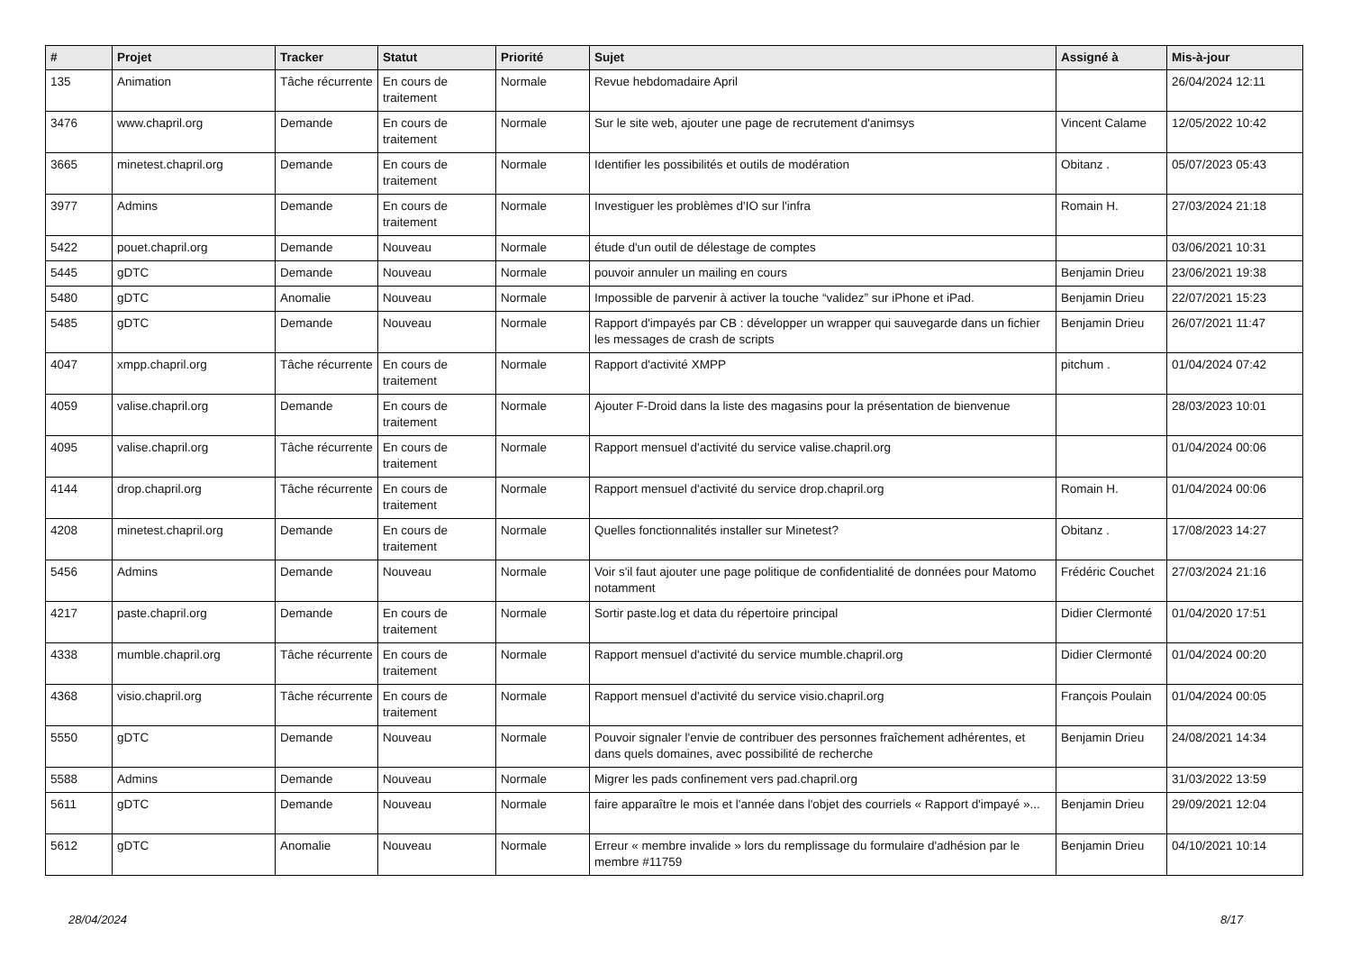| # | Projet | Tracker | Statut | Priorité | Sujet | Assigné à | Mis-à-jour |
| --- | --- | --- | --- | --- | --- | --- | --- |
| 135 | Animation | Tâche récurrente | En cours de traitement | Normale | Revue hebdomadaire April | | 26/04/2024 12:11 |
| 3476 | www.chapril.org | Demande | En cours de traitement | Normale | Sur le site web, ajouter une page de recrutement d'animsys | Vincent Calame | 12/05/2022 10:42 |
| 3665 | minetest.chapril.org | Demande | En cours de traitement | Normale | Identifier les possibilités et outils de modération | Obitanz . | 05/07/2023 05:43 |
| 3977 | Admins | Demande | En cours de traitement | Normale | Investiguer les problèmes d'IO sur l'infra | Romain H. | 27/03/2024 21:18 |
| 5422 | pouet.chapril.org | Demande | Nouveau | Normale | étude d'un outil de délestage de comptes | | 03/06/2021 10:31 |
| 5445 | gDTC | Demande | Nouveau | Normale | pouvoir annuler un mailing en cours | Benjamin Drieu | 23/06/2021 19:38 |
| 5480 | gDTC | Anomalie | Nouveau | Normale | Impossible de parvenir à activer la touche “validez” sur iPhone et iPad. | Benjamin Drieu | 22/07/2021 15:23 |
| 5485 | gDTC | Demande | Nouveau | Normale | Rapport d'impayés par CB : développer un wrapper qui sauvegarde dans un fichier les messages de crash de scripts | Benjamin Drieu | 26/07/2021 11:47 |
| 4047 | xmpp.chapril.org | Tâche récurrente | En cours de traitement | Normale | Rapport d'activité XMPP | pitchum . | 01/04/2024 07:42 |
| 4059 | valise.chapril.org | Demande | En cours de traitement | Normale | Ajouter F-Droid dans la liste des magasins pour la présentation de bienvenue | | 28/03/2023 10:01 |
| 4095 | valise.chapril.org | Tâche récurrente | En cours de traitement | Normale | Rapport mensuel d'activité du service valise.chapril.org | | 01/04/2024 00:06 |
| 4144 | drop.chapril.org | Tâche récurrente | En cours de traitement | Normale | Rapport mensuel d'activité du service drop.chapril.org | Romain H. | 01/04/2024 00:06 |
| 4208 | minetest.chapril.org | Demande | En cours de traitement | Normale | Quelles fonctionnalités installer sur Minetest? | Obitanz . | 17/08/2023 14:27 |
| 5456 | Admins | Demande | Nouveau | Normale | Voir s'il faut ajouter une page politique de confidentialité de données pour Matomo notamment | Frédéric Couchet | 27/03/2024 21:16 |
| 4217 | paste.chapril.org | Demande | En cours de traitement | Normale | Sortir paste.log et data du répertoire principal | Didier Clermonté | 01/04/2020 17:51 |
| 4338 | mumble.chapril.org | Tâche récurrente | En cours de traitement | Normale | Rapport mensuel d'activité du service mumble.chapril.org | Didier Clermonté | 01/04/2024 00:20 |
| 4368 | visio.chapril.org | Tâche récurrente | En cours de traitement | Normale | Rapport mensuel d'activité du service visio.chapril.org | François Poulain | 01/04/2024 00:05 |
| 5550 | gDTC | Demande | Nouveau | Normale | Pouvoir signaler l'envie de contribuer des personnes fraîchement adhérentes, et dans quels domaines, avec possibilité de recherche | Benjamin Drieu | 24/08/2021 14:34 |
| 5588 | Admins | Demande | Nouveau | Normale | Migrer les pads confinement vers pad.chapril.org | | 31/03/2022 13:59 |
| 5611 | gDTC | Demande | Nouveau | Normale | faire apparaître le mois et l'année dans l'objet des courriels « Rapport d'impayé »... | Benjamin Drieu | 29/09/2021 12:04 |
| 5612 | gDTC | Anomalie | Nouveau | Normale | Erreur « membre invalide » lors du remplissage du formulaire d'adhésion par le membre #11759 | Benjamin Drieu | 04/10/2021 10:14 |
28/04/2024 8/17